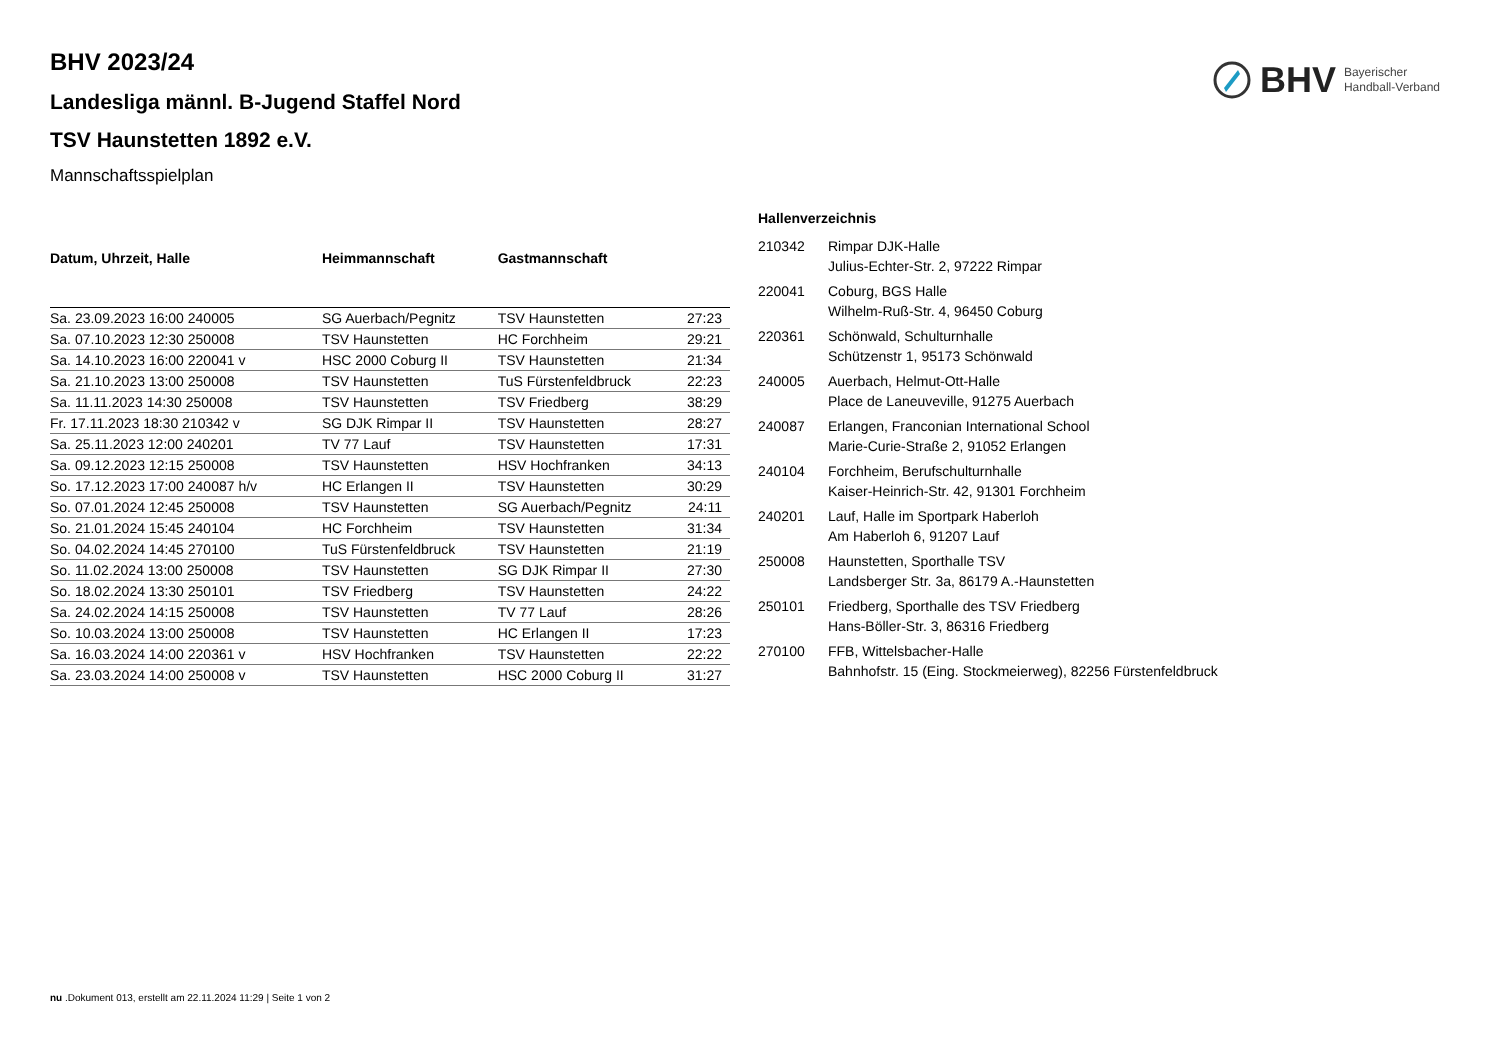BHV Bayerischer
Handball-Verband
BHV 2023/24
Landesliga männl. B-Jugend Staffel Nord
TSV Haunstetten 1892 e.V.
Mannschaftsspielplan
| Datum, Uhrzeit, Halle | Heimmannschaft | Gastmannschaft | |
| --- | --- | --- | --- |
| Sa. 23.09.2023 16:00 240005 | SG Auerbach/Pegnitz | TSV Haunstetten | 27:23 |
| Sa. 07.10.2023 12:30 250008 | TSV Haunstetten | HC Forchheim | 29:21 |
| Sa. 14.10.2023 16:00 220041 v | HSC 2000 Coburg II | TSV Haunstetten | 21:34 |
| Sa. 21.10.2023 13:00 250008 | TSV Haunstetten | TuS Fürstenfeldbruck | 22:23 |
| Sa. 11.11.2023 14:30 250008 | TSV Haunstetten | TSV Friedberg | 38:29 |
| Fr. 17.11.2023 18:30 210342 v | SG DJK Rimpar II | TSV Haunstetten | 28:27 |
| Sa. 25.11.2023 12:00 240201 | TV 77 Lauf | TSV Haunstetten | 17:31 |
| Sa. 09.12.2023 12:15 250008 | TSV Haunstetten | HSV Hochfranken | 34:13 |
| So. 17.12.2023 17:00 240087 h/v | HC Erlangen II | TSV Haunstetten | 30:29 |
| So. 07.01.2024 12:45 250008 | TSV Haunstetten | SG Auerbach/Pegnitz | 24:11 |
| So. 21.01.2024 15:45 240104 | HC Forchheim | TSV Haunstetten | 31:34 |
| So. 04.02.2024 14:45 270100 | TuS Fürstenfeldbruck | TSV Haunstetten | 21:19 |
| So. 11.02.2024 13:00 250008 | TSV Haunstetten | SG DJK Rimpar II | 27:30 |
| So. 18.02.2024 13:30 250101 | TSV Friedberg | TSV Haunstetten | 24:22 |
| Sa. 24.02.2024 14:15 250008 | TSV Haunstetten | TV 77 Lauf | 28:26 |
| So. 10.03.2024 13:00 250008 | TSV Haunstetten | HC Erlangen II | 17:23 |
| Sa. 16.03.2024 14:00 220361 v | HSV Hochfranken | TSV Haunstetten | 22:22 |
| Sa. 23.03.2024 14:00 250008 v | TSV Haunstetten | HSC 2000 Coburg II | 31:27 |
| Hallenverzeichnis | |
| --- | --- |
| 210342 | Rimpar DJK-Halle Julius-Echter-Str. 2, 97222 Rimpar |
| 220041 | Coburg, BGS Halle Wilhelm-Ruß-Str. 4, 96450 Coburg |
| 220361 | Schönwald, Schulturnhalle Schützenstr 1, 95173 Schönwald |
| 240005 | Auerbach, Helmut-Ott-Halle Place de Laneuveville, 91275 Auerbach |
| 240087 | Erlangen, Franconian International School Marie-Curie-Straße 2, 91052 Erlangen |
| 240104 | Forchheim, Berufschulturnhalle Kaiser-Heinrich-Str. 42, 91301 Forchheim |
| 240201 | Lauf, Halle im Sportpark Haberloh Am Haberloh 6, 91207 Lauf |
| 250008 | Haunstetten, Sporthalle TSV Landsberger Str. 3a, 86179 A.-Haunstetten |
| 250101 | Friedberg, Sporthalle des TSV Friedberg Hans-Böller-Str. 3, 86316 Friedberg |
| 270100 | FFB, Wittelsbacher-Halle Bahnhofstr. 15 (Eing. Stockmeierweg), 82256 Fürstenfeldbruck |
nu .Dokument 013, erstellt am 22.11.2024 11:29 | Seite 1 von 2